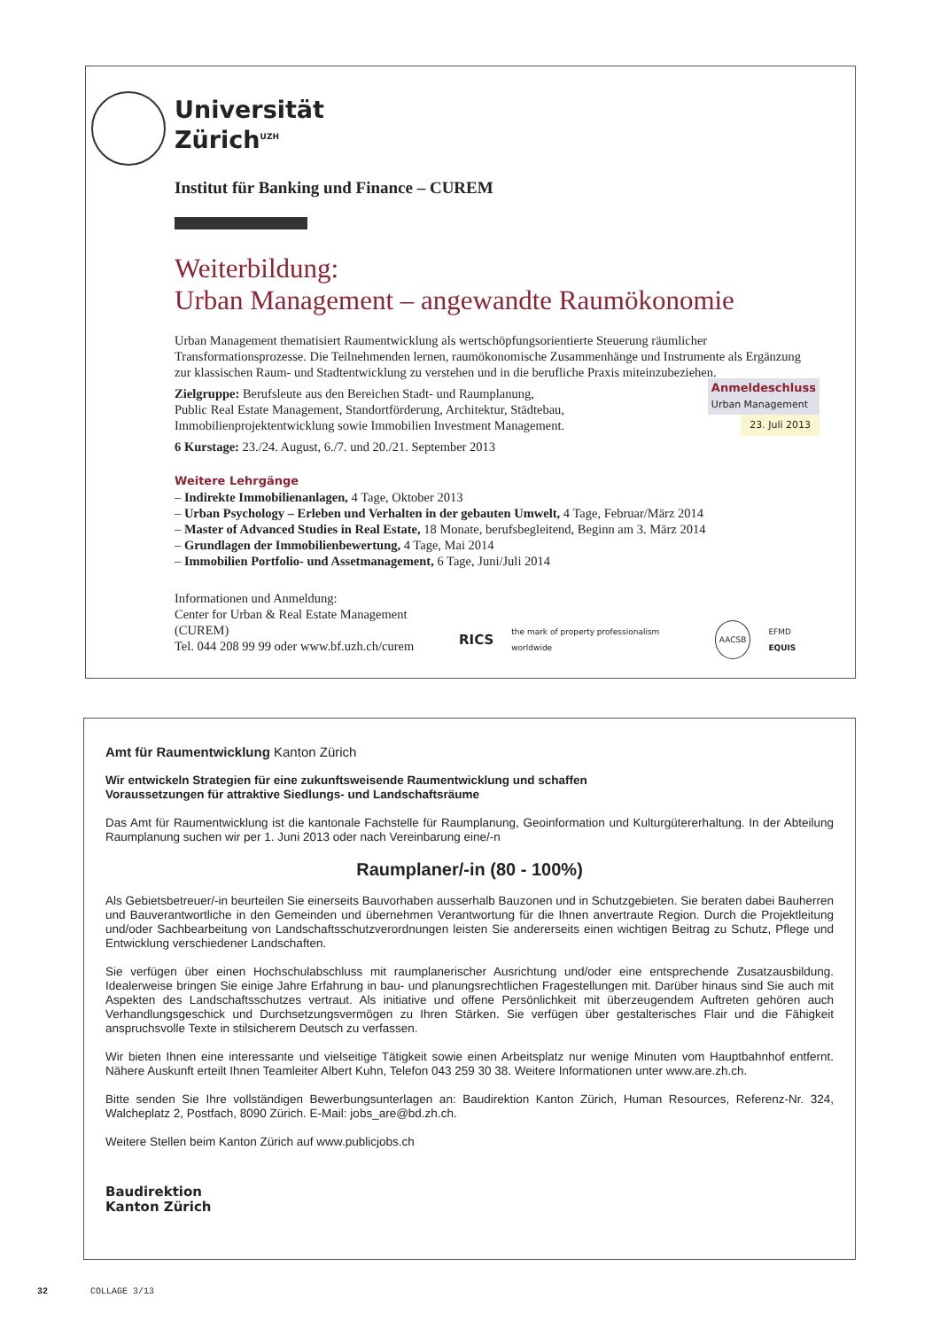Universität
Zürich<sup>UZH</sup>
Institut für Banking und Finance – CUREM
Weiterbildung:
Urban Management – angewandte Raumökonomie
Urban Management thematisiert Raumentwicklung als wertschöpfungsorientierte Steuerung räumlicher Transformationsprozesse. Die Teilnehmenden lernen, raumökonomische Zusammenhänge und Instrumente als Ergänzung zur klassischen Raum- und Stadtentwicklung zu verstehen und in die berufliche Praxis miteinzubeziehen.
Anmeldeschluss
Urban Management
23. Juli 2013
Zielgruppe: Berufsleute aus den Bereichen Stadt- und Raumplanung,
Public Real Estate Management, Standortförderung, Architektur, Städtebau,
Immobilienprojektentwicklung sowie Immobilien Investment Management.
6 Kurstage: 23./24. August, 6./7. und 20./21. September 2013
Weitere Lehrgänge
– Indirekte Immobilienanlagen, 4 Tage, Oktober 2013
– Urban Psychology – Erleben und Verhalten in der gebauten Umwelt, 4 Tage, Februar/März 2014
– Master of Advanced Studies in Real Estate, 18 Monate, berufsbegleitend, Beginn am 3. März 2014
– Grundlagen der Immobilienbewertung, 4 Tage, Mai 2014
– Immobilien Portfolio- und Assetmanagement, 6 Tage, Juni/Juli 2014
Informationen und Anmeldung:
Center for Urban & Real Estate Management (CUREM)
Tel. 044 208 99 99 oder www.bf.uzh.ch/curem
RICS the mark of property professionalism worldwide AACSB EFMD EQUIS
Amt für Raumentwicklung Kanton Zürich
Wir entwickeln Strategien für eine zukunftsweisende Raumentwicklung und schaffen
Voraussetzungen für attraktive Siedlungs- und Landschaftsräume
Das Amt für Raumentwicklung ist die kantonale Fachstelle für Raumplanung, Geoinformation und Kulturgütererhaltung. In der Abteilung Raumplanung suchen wir per 1. Juni 2013 oder nach Vereinbarung eine/-n
Raumplaner/-in (80 - 100%)
Als Gebietsbetreuer/-in beurteilen Sie einerseits Bauvorhaben ausserhalb Bauzonen und in Schutzgebieten. Sie beraten dabei Bauherren und Bauverantwortliche in den Gemeinden und übernehmen Verantwortung für die Ihnen anvertraute Region. Durch die Projektleitung und/oder Sachbearbeitung von Landschaftsschutzverordnungen leisten Sie andererseits einen wichtigen Beitrag zu Schutz, Pflege und Entwicklung verschiedener Landschaften.
Sie verfügen über einen Hochschulabschluss mit raumplanerischer Ausrichtung und/oder eine entsprechende Zusatzausbildung. Idealerweise bringen Sie einige Jahre Erfahrung in bau- und planungsrechtlichen Fragestellungen mit. Darüber hinaus sind Sie auch mit Aspekten des Landschaftsschutzes vertraut. Als initiative und offene Persönlichkeit mit überzeugendem Auftreten gehören auch Verhandlungsgeschick und Durchsetzungsvermögen zu Ihren Stärken. Sie verfügen über gestalterisches Flair und die Fähigkeit anspruchsvolle Texte in stilsicherem Deutsch zu verfassen.
Wir bieten Ihnen eine interessante und vielseitige Tätigkeit sowie einen Arbeitsplatz nur wenige Minuten vom Hauptbahnhof entfernt. Nähere Auskunft erteilt Ihnen Teamleiter Albert Kuhn, Telefon 043 259 30 38. Weitere Informationen unter www.are.zh.ch.
Bitte senden Sie Ihre vollständigen Bewerbungsunterlagen an: Baudirektion Kanton Zürich, Human Resources, Referenz-Nr. 324, Walcheplatz 2, Postfach, 8090 Zürich. E-Mail: jobs_are@bd.zh.ch.
Weitere Stellen beim Kanton Zürich auf www.publicjobs.ch
Baudirektion
Kanton Zürich
32 COLLAGE 3/13